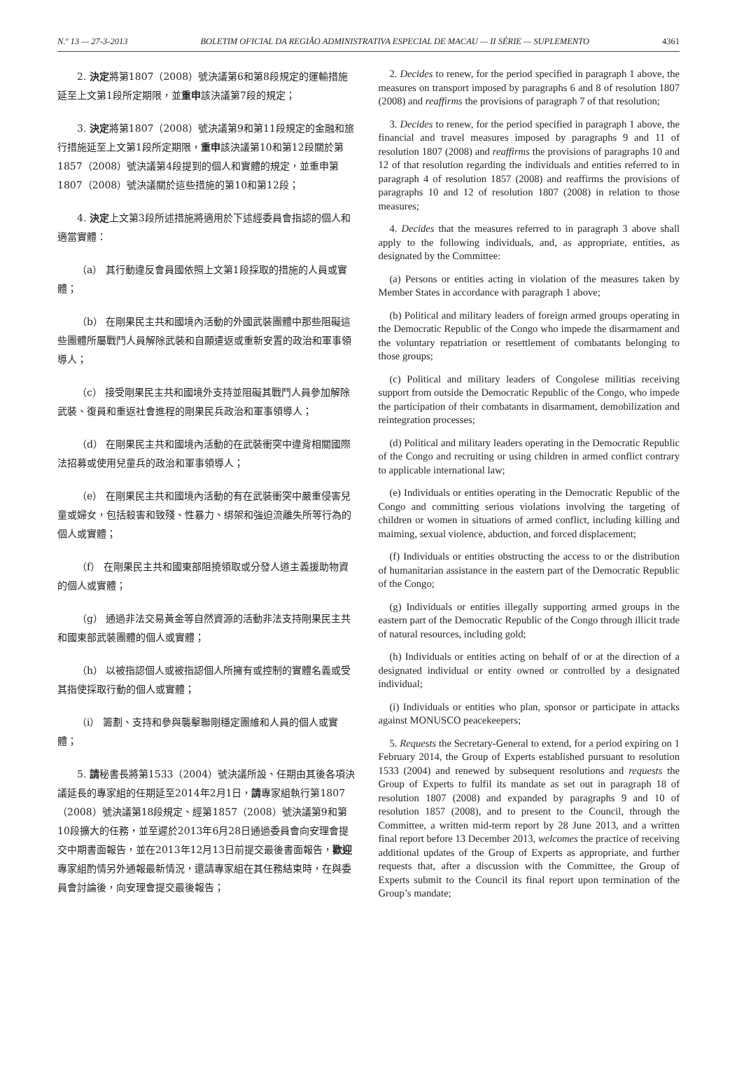N.º 13 — 27-3-2013 BOLETIM OFICIAL DA REGIÃO ADMINISTRATIVA ESPECIAL DE MACAU — II SÉRIE — SUPLEMENTO 4361
2. 決定將第1807（2008）號決議第6和第8段規定的運輸措施延至上文第1段所定期限，並重申該決議第7段的規定；
3. 決定將第1807（2008）號決議第9和第11段規定的金融和旅行措施延至上文第1段所定期限，重申該決議第10和第12段關於第1857（2008）號決議第4段提到的個人和實體的規定，並重申第1807（2008）號決議關於這些措施的第10和第12段；
4. 決定上文第3段所述措施將適用於下述經委員會指認的個人和適當實體：
（a） 其行動違反會員國依照上文第1段採取的措施的人員或實體；
（b） 在剛果民主共和國境內活動的外國武裝團體中那些阻礙這些團體所屬戰鬥人員解除武裝和自願遣返或重新安置的政治和軍事領導人；
（c） 接受剛果民主共和國境外支持並阻礙其戰鬥人員參加解除武裝、復員和重返社會進程的剛果民兵政治和軍事領導人；
（d） 在剛果民主共和國境內活動的在武裝衝突中違背相關國際法招募或使用兒童兵的政治和軍事領導人；
（e） 在剛果民主共和國境內活動的有在武裝衝突中嚴重侵害兒童或婦女，包括殺害和致殘、性暴力、綁架和強迫流離失所等行為的個人或實體；
（f） 在剛果民主共和國東部阻撓領取或分發人道主義援助物資的個人或實體；
（g） 通過非法交易黃金等自然資源的活動非法支持剛果民主共和國東部武裝團體的個人或實體；
（h） 以被指認個人或被指認個人所擁有或控制的實體名義或受其指使採取行動的個人或實體；
（i） 籌劃、支持和參與襲擊聯剛穩定團維和人員的個人或實體；
5. 請秘書長將第1533（2004）號決議所設、任期由其後各項決議延長的專家組的任期延至2014年2月1日，請專家組執行第1807（2008）號決議第18段規定、經第1857（2008）號決議第9和第10段擴大的任務，並至遲於2013年6月28日通過委員會向安理會提交中期書面報告，並在2013年12月13日前提交最後書面報告，歡迎專家組酌情另外通報最新情況，還請專家組在其任務結束時，在與委員會討論後，向安理會提交最後報告；
2. Decides to renew, for the period specified in paragraph 1 above, the measures on transport imposed by paragraphs 6 and 8 of resolution 1807 (2008) and reaffirms the provisions of paragraph 7 of that resolution;
3. Decides to renew, for the period specified in paragraph 1 above, the financial and travel measures imposed by paragraphs 9 and 11 of resolution 1807 (2008) and reaffirms the provisions of paragraphs 10 and 12 of that resolution regarding the individuals and entities referred to in paragraph 4 of resolution 1857 (2008) and reaffirms the provisions of paragraphs 10 and 12 of resolution 1807 (2008) in relation to those measures;
4. Decides that the measures referred to in paragraph 3 above shall apply to the following individuals, and, as appropriate, entities, as designated by the Committee:
(a) Persons or entities acting in violation of the measures taken by Member States in accordance with paragraph 1 above;
(b) Political and military leaders of foreign armed groups operating in the Democratic Republic of the Congo who impede the disarmament and the voluntary repatriation or resettlement of combatants belonging to those groups;
(c) Political and military leaders of Congolese militias receiving support from outside the Democratic Republic of the Congo, who impede the participation of their combatants in disarmament, demobilization and reintegration processes;
(d) Political and military leaders operating in the Democratic Republic of the Congo and recruiting or using children in armed conflict contrary to applicable international law;
(e) Individuals or entities operating in the Democratic Republic of the Congo and committing serious violations involving the targeting of children or women in situations of armed conflict, including killing and maiming, sexual violence, abduction, and forced displacement;
(f) Individuals or entities obstructing the access to or the distribution of humanitarian assistance in the eastern part of the Democratic Republic of the Congo;
(g) Individuals or entities illegally supporting armed groups in the eastern part of the Democratic Republic of the Congo through illicit trade of natural resources, including gold;
(h) Individuals or entities acting on behalf of or at the direction of a designated individual or entity owned or controlled by a designated individual;
(i) Individuals or entities who plan, sponsor or participate in attacks against MONUSCO peacekeepers;
5. Requests the Secretary-General to extend, for a period expiring on 1 February 2014, the Group of Experts established pursuant to resolution 1533 (2004) and renewed by subsequent resolutions and requests the Group of Experts to fulfil its mandate as set out in paragraph 18 of resolution 1807 (2008) and expanded by paragraphs 9 and 10 of resolution 1857 (2008), and to present to the Council, through the Committee, a written mid-term report by 28 June 2013, and a written final report before 13 December 2013, welcomes the practice of receiving additional updates of the Group of Experts as appropriate, and further requests that, after a discussion with the Committee, the Group of Experts submit to the Council its final report upon termination of the Group’s mandate;